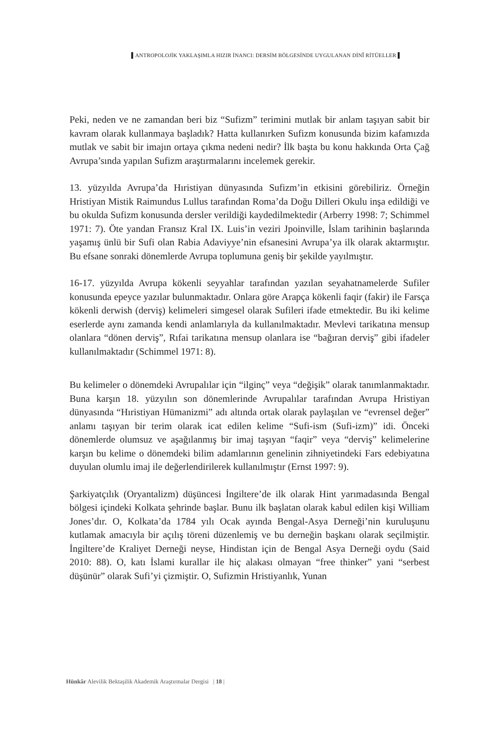▌ANTROPOLOJİK YAKLAŞIMLA HIZIR İNANCI: DERSİM BÖLGESİNDE UYGULANAN DİNÎ RİTÜELLER ▌
Peki, neden ve ne zamandan beri biz “Sufizm” terimini mutlak bir anlam taşıyan sabit bir kavram olarak kullanmaya başladık? Hatta kullanırken Sufizm konusunda bizim kafamızda mutlak ve sabit bir imajın ortaya çıkma nedeni nedir? İlk başta bu konu hakkında Orta Çağ Avrupa’sında yapılan Sufizm araştırmalarını incelemek gerekir.
13. yüzyılda Avrupa’da Hıristiyan dünyasında Sufizm’in etkisini görebiliriz. Örneğin Hristiyan Mistik Raimundus Lullus tarafından Roma’da Doğu Dilleri Okulu inşa edildiği ve bu okulda Sufizm konusunda dersler verildiği kaydedilmektedir (Arberry 1998: 7; Schimmel 1971: 7). Öte yandan Fransız Kral IX. Luis’in veziri Jpoinville, İslam tarihinin başlarında yaşamış ünlü bir Sufi olan Rabia Adaviyye’nin efsanesini Avrupa’ya ilk olarak aktarmıştır. Bu efsane sonraki dönemlerde Avrupa toplumuna geniş bir şekilde yayılmıştır.
16-17. yüzyılda Avrupa kökenli seyyahlar tarafından yazılan seyahatnamelerde Sufiler konusunda epeyce yazılar bulunmaktadır. Onlara göre Arapça kökenli faqir (fakir) ile Farsça kökenli derwish (derviş) kelimeleri simgesel olarak Sufileri ifade etmektedir. Bu iki kelime eserlerde aynı zamanda kendi anlamlarıyla da kullanılmaktadır. Mevlevi tarikatına mensup olanlara “dönen derviş”, Rıfai tarikatına mensup olanlara ise “bağıran derviş” gibi ifadeler kullanılmaktadır (Schimmel 1971: 8).
Bu kelimeler o dönemdeki Avrupalılar için “ilginç” veya “değişik” olarak tanımlanmaktadır. Buna karşın 18. yüzyılın son dönemlerinde Avrupalılar tarafından Avrupa Hristiyan dünyasında “Hıristiyan Hümanizmi” adı altında ortak olarak paylaşılan ve “evrensel değer” anlamı taşıyan bir terim olarak icat edilen kelime “Sufi-ism (Sufi-izm)” idi. Önceki dönemlerde olumsuz ve aşağılanmış bir imaj taşıyan “faqir” veya “derviş” kelimelerine karşın bu kelime o dönemdeki bilim adamlarının genelinin zihniyetindeki Fars edebiyatına duyulan olumlu imaj ile değerlendirilerek kullanılmıştır (Ernst 1997: 9).
Şarkiyatçılık (Oryantalizm) düşüncesi İngiltere’de ilk olarak Hint yarımadasında Bengal bölgesi içindeki Kolkata şehrinde başlar. Bunu ilk başlatan olarak kabul edilen kişi William Jones’dır. O, Kolkata’da 1784 yılı Ocak ayında Bengal-Asya Derneği’nin kuruluşunu kutlamak amacıyla bir açılış töreni düzenlemiş ve bu derneğin başkanı olarak seçilmiştir. İngiltere’de Kraliyet Derneği neyse, Hindistan için de Bengal Asya Derneği oydu (Said 2010: 88). O, katı İslami kurallar ile hiç alakası olmayan “free thinker” yani “serbest düşünür” olarak Sufi’yi çizmiştir. O, Sufizmin Hristiyanlık, Yunan
Hünkâr Alevilik Bektaşilik Akademik Araştırmalar Dergisi | 18 |